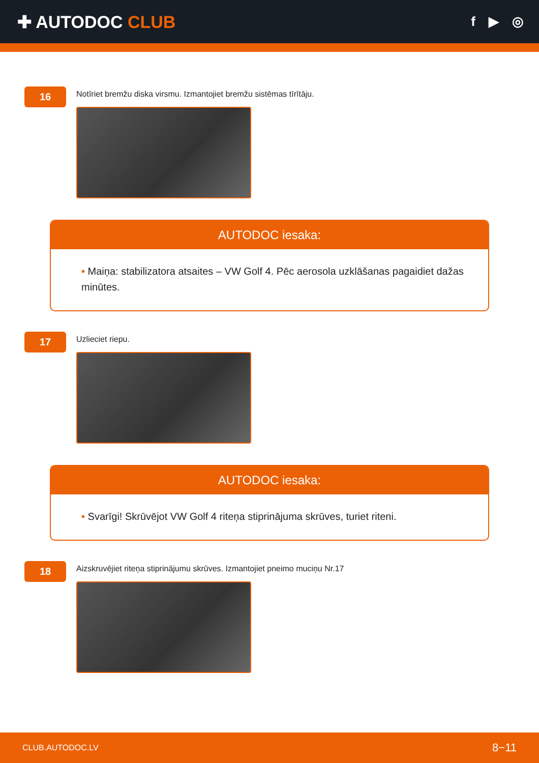✚ AUTODOC CLUB
f ▶ ◎
16
Notīriet bremžu diska virsmu. Izmantojiet bremžu sistēmas tīrītāju.
AUTODOC iesaka:
• Maiņa: stabilizatora atsaites – VW Golf 4. Pēc aerosola uzklāšanas pagaidiet dažas minūtes.
17
Uzlieciet riepu.
AUTODOC iesaka:
• Svarīgi! Skrūvējot VW Golf 4 riteņa stiprinājuma skrūves, turiet riteni.
18
Aizskruvējiet riteņa stiprinājumu skrūves. Izmantojiet pneimo muciņu Nr.17
CLUB.AUTODOC.LV 8−11